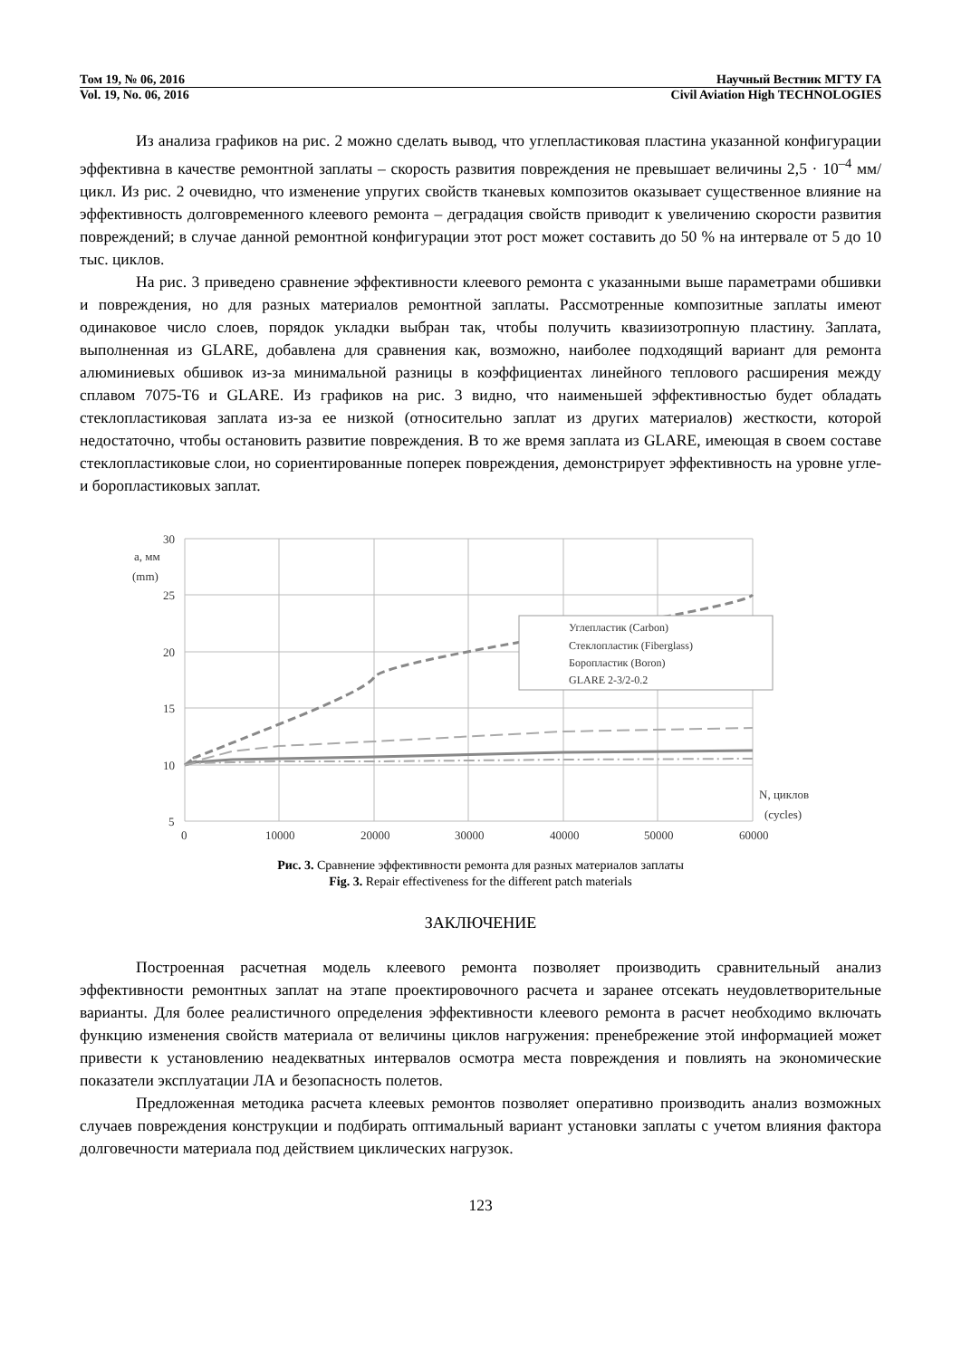Том 19, № 06, 2016 Научный Вестник МГТУ ГА
Vol. 19, No. 06, 2016 Civil Aviation High TECHNOLOGIES
Из анализа графиков на рис. 2 можно сделать вывод, что углепластиковая пластина указанной конфигурации эффективна в качестве ремонтной заплаты – скорость развития повреждения не превышает величины 2,5 · 10<sup>–4</sup> мм/цикл. Из рис. 2 очевидно, что изменение упругих свойств тканевых композитов оказывает существенное влияние на эффективность долговременного клеевого ремонта – деградация свойств приводит к увеличению скорости развития повреждений; в случае данной ремонтной конфигурации этот рост может составить до 50 % на интервале от 5 до 10 тыс. циклов.
На рис. 3 приведено сравнение эффективности клеевого ремонта с указанными выше параметрами обшивки и повреждения, но для разных материалов ремонтной заплаты. Рассмотренные композитные заплаты имеют одинаковое число слоев, порядок укладки выбран так, чтобы получить квазиизотропную пластину. Заплата, выполненная из GLARE, добавлена для сравнения как, возможно, наиболее подходящий вариант для ремонта алюминиевых обшивок из-за минимальной разницы в коэффициентах линейного теплового расширения между сплавом 7075-T6 и GLARE. Из графиков на рис. 3 видно, что наименьшей эффективностью будет обладать стеклопластиковая заплата из-за ее низкой (относительно заплат из других материалов) жесткости, которой недостаточно, чтобы остановить развитие повреждения. В то же время заплата из GLARE, имеющая в своем составе стеклопластиковые слои, но сориентированные поперек повреждения, демонстрирует эффективность на уровне угле- и боропластиковых заплат.
30
25
20
15
10
5
0
10000
20000
30000
40000
50000
60000
a, мм
(mm)
N, циклов
(cycles)
Углепластик (Carbon)
Стеклопластик (Fiberglass)
Боропластик (Boron)
GLARE 2-3/2-0.2
Рис. 3. Сравнение эффективности ремонта для разных материалов заплаты
Fig. 3. Repair effectiveness for the different patch materials
ЗАКЛЮЧЕНИЕ
Построенная расчетная модель клеевого ремонта позволяет производить сравнительный анализ эффективности ремонтных заплат на этапе проектировочного расчета и заранее отсекать неудовлетворительные варианты. Для более реалистичного определения эффективности клеевого ремонта в расчет необходимо включать функцию изменения свойств материала от величины циклов нагружения: пренебрежение этой информацией может привести к установлению неадекватных интервалов осмотра места повреждения и повлиять на экономические показатели эксплуатации ЛА и безопасность полетов.
Предложенная методика расчета клеевых ремонтов позволяет оперативно производить анализ возможных случаев повреждения конструкции и подбирать оптимальный вариант установки заплаты с учетом влияния фактора долговечности материала под действием циклических нагрузок.
123